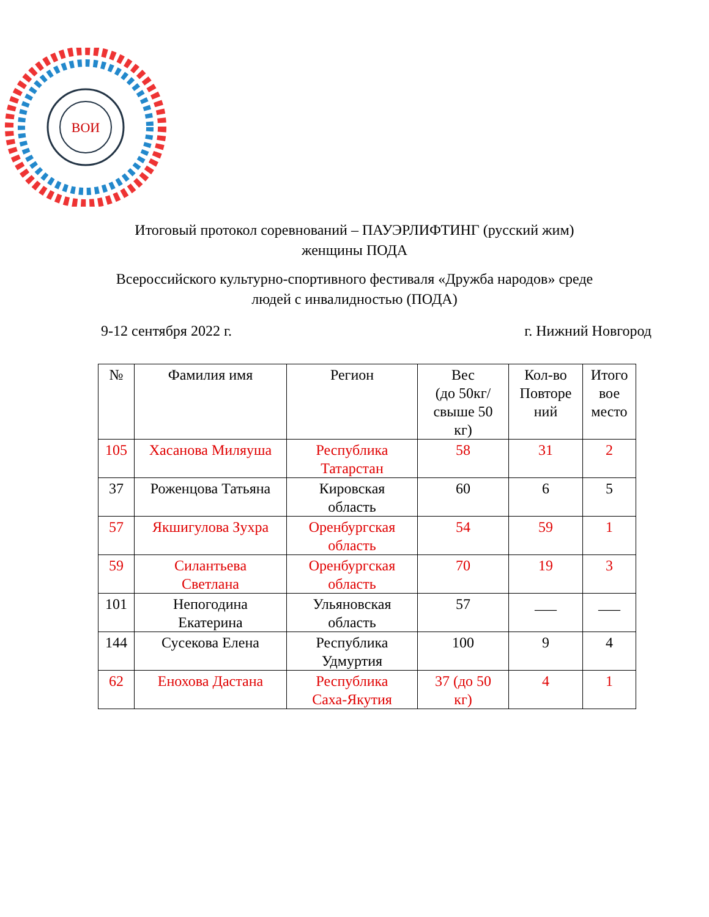ВОИ
Итоговый протокол соревнований – ПАУЭРЛИФТИНГ (русский жим)
женщины ПОДА
Всероссийского культурно-спортивного фестиваля «Дружба народов» среде
людей с инвалидностью (ПОДА)
9-12 сентября 2022 г. г. Нижний Новгород
| № | Фамилия имя | Регион | Вес (до 50кг/ свыше 50 кг) | Кол-во Повторе ний | Итого вое место |
| --- | --- | --- | --- | --- | --- |
| 105 | Хасанова Миляуша | Республика Татарстан | 58 | 31 | 2 |
| 37 | Роженцова Татьяна | Кировская область | 60 | 6 | 5 |
| 57 | Якшигулова Зухра | Оренбургская область | 54 | 59 | 1 |
| 59 | Силантьева Светлана | Оренбургская область | 70 | 19 | 3 |
| 101 | Непогодина Екатерина | Ульяновская область | 57 | ___ | ___ |
| 144 | Сусекова Елена | Республика Удмуртия | 100 | 9 | 4 |
| 62 | Енохова Дастана | Республика Саха-Якутия | 37 (до 50 кг) | 4 | 1 |